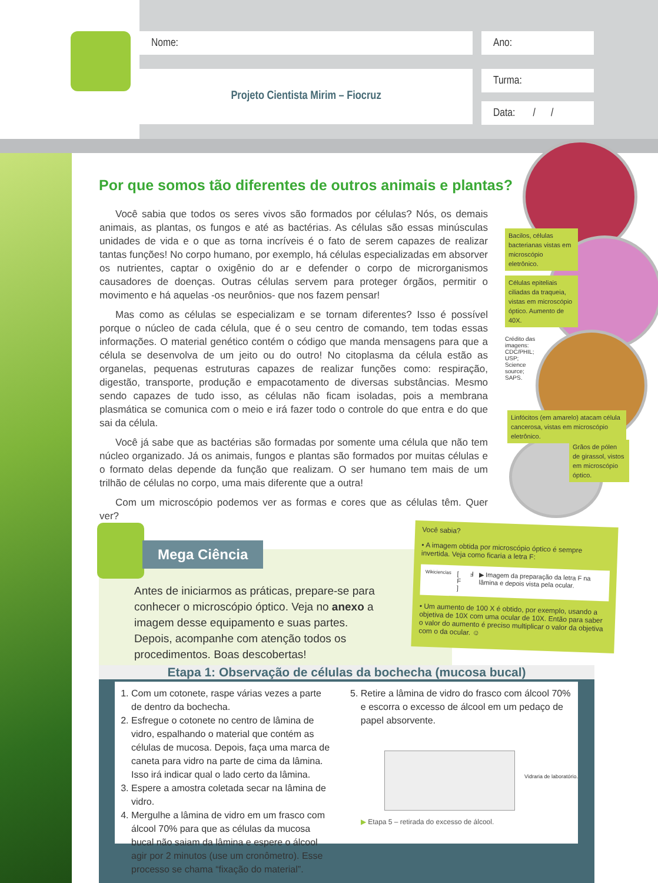Nome: Ano:
Projeto Cientista Mirim – Fiocruz Turma:
Data: / /
Por que somos tão diferentes de outros animais e plantas?
Você sabia que todos os seres vivos são formados por células? Nós, os demais animais, as plantas, os fungos e até as bactérias. As células são essas minúsculas unidades de vida e o que as torna incríveis é o fato de serem capazes de realizar tantas funções! No corpo humano, por exemplo, há células especializadas em absorver os nutrientes, captar o oxigênio do ar e defender o corpo de microrganismos causadores de doenças. Outras células servem para proteger órgãos, permitir o movimento e há aquelas -os neurônios- que nos fazem pensar!
Mas como as células se especializam e se tornam diferentes? Isso é possível porque o núcleo de cada célula, que é o seu centro de comando, tem todas essas informações. O material genético contém o código que manda mensagens para que a célula se desenvolva de um jeito ou do outro! No citoplasma da célula estão as organelas, pequenas estruturas capazes de realizar funções como: respiração, digestão, transporte, produção e empacotamento de diversas substâncias. Mesmo sendo capazes de tudo isso, as células não ficam isoladas, pois a membrana plasmática se comunica com o meio e irá fazer todo o controle do que entra e do que sai da célula.
Você já sabe que as bactérias são formadas por somente uma célula que não tem núcleo organizado. Já os animais, fungos e plantas são formados por muitas células e o formato delas depende da função que realizam. O ser humano tem mais de um trilhão de células no corpo, uma mais diferente que a outra!
Com um microscópio podemos ver as formas e cores que as células têm. Quer ver?
Bacilos, células bacterianas vistas em microscópio eletrônico.
Células epiteliais ciliadas da traqueia, vistas em microscópio óptico. Aumento de 40X.
Crédito das imagens: CDC/PHIL; USP; Science source; SAPS.
Linfócitos (em amarelo) atacam célula cancerosa, vistas em microscópio eletrônico.
Grãos de pólen de girassol, vistos em microscópio óptico.
Mega Ciência
Antes de iniciarmos as práticas, prepare-se para conhecer o microscópio óptico. Veja no anexo a imagem desse equipamento e suas partes. Depois, acompanhe com atenção todos os procedimentos. Boas descobertas!
Você sabia?
• A imagem obtida por microscópio óptico é sempre invertida. Veja como ficaria a letra F:
Wikiciencias [ F ] Ⅎ ▶ Imagem da preparação da letra F na lâmina e depois vista pela ocular.
• Um aumento de 100 X é obtido, por exemplo, usando a objetiva de 10X com uma ocular de 10X. Então para saber o valor do aumento é preciso multiplicar o valor da objetiva com o da ocular. ☺
Etapa 1: Observação de células da bochecha (mucosa bucal)
1. Com um cotonete, raspe várias vezes a parte de dentro da bochecha.
2. Esfregue o cotonete no centro de lâmina de vidro, espalhando o material que contém as células de mucosa. Depois, faça uma marca de caneta para vidro na parte de cima da lâmina. Isso irá indicar qual o lado certo da lâmina.
3. Espere a amostra coletada secar na lâmina de vidro.
4. Mergulhe a lâmina de vidro em um frasco com álcool 70% para que as células da mucosa bucal não saiam da lâmina e espere o álcool agir por 2 minutos (use um cronômetro). Esse processo se chama “fixação do material”.
5. Retire a lâmina de vidro do frasco com álcool 70% e escorra o excesso de álcool em um pedaço de papel absorvente.
Vidraria de laboratório.
▶ Etapa 5 – retirada do excesso de álcool.